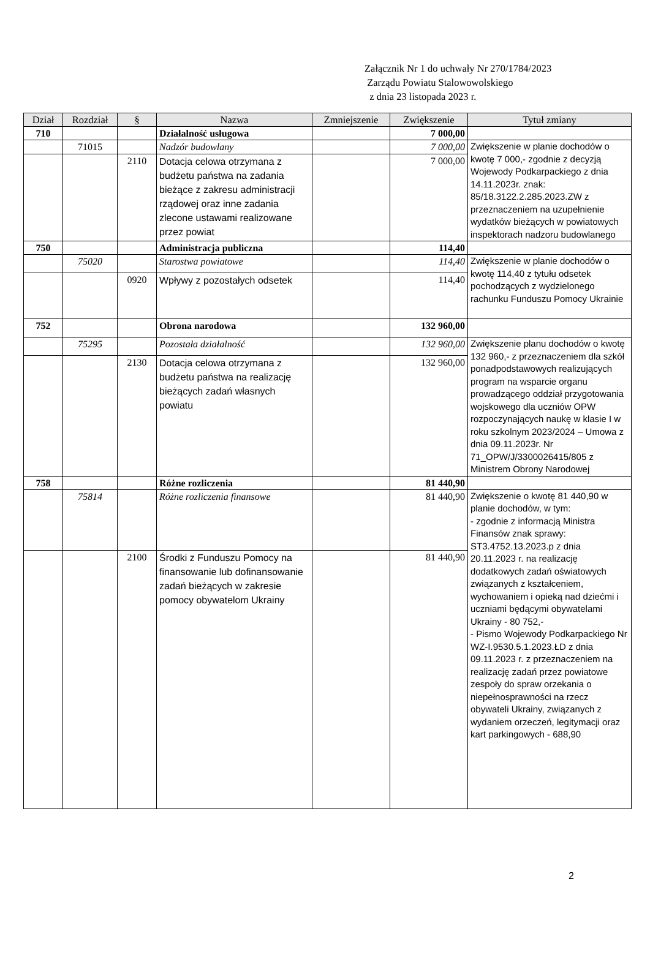Załącznik Nr 1 do uchwały Nr 270/1784/2023
Zarządu Powiatu Stalowowolskiego
z dnia 23 listopada 2023 r.
| Dział | Rozdział | § | Nazwa | Zmniejszenie | Zwiększenie | Tytuł zmiany |
| --- | --- | --- | --- | --- | --- | --- |
| 710 | | | Działalność usługowa | | 7 000,00 | |
| | 71015 | | Nadzór budowlany | | 7 000,00 | Zwiększenie w planie dochodów o kwotę 7 000,- zgodnie z decyzją Wojewody Podkarpackiego z dnia 14.11.2023r. znak: 85/18.3122.2.285.2023.ZW z przeznaczeniem na uzupełnienie wydatków bieżących w powiatowych inspektorach nadzoru budowlanego |
| | | 2110 | Dotacja celowa otrzymana z budżetu państwa na zadania bieżące z zakresu administracji rządowej oraz inne zadania zlecone ustawami realizowane przez powiat | | 7 000,00 | |
| 750 | | | Administracja publiczna | | 114,40 | |
| | 75020 | | Starostwa powiatowe | | 114,40 | Zwiększenie w planie dochodów o kwotę 114,40 z tytułu odsetek pochodzących z wydzielonego rachunku Funduszu Pomocy Ukrainie |
| | | 0920 | Wpływy z pozostałych odsetek | | 114,40 | |
| 752 | | | Obrona narodowa | | 132 960,00 | |
| | 75295 | | Pozostała działalność | | 132 960,00 | Zwiększenie planu dochodów o kwotę 132 960,- z przeznaczeniem dla szkół ponadpodstawowych realizujących program na wsparcie organu prowadzącego oddział przygotowania wojskowego dla uczniów OPW rozpoczynających naukę w klasie I w roku szkolnym 2023/2024 – Umowa z dnia 09.11.2023r. Nr 71_OPW/J/3300026415/805 z Ministrem Obrony Narodowej |
| | | 2130 | Dotacja celowa otrzymana z budżetu państwa na realizację bieżących zadań własnych powiatu | | 132 960,00 | |
| 758 | | | Różne rozliczenia | | 81 440,90 | |
| | 75814 | | Różne rozliczenia finansowe | | 81 440,90 | Zwiększenie o kwotę 81 440,90 w planie dochodów, w tym: - zgodnie z informacją Ministra Finansów znak sprawy: ST3.4752.13.2023.p z dnia 20.11.2023 r. na realizację dodatkowych zadań oświatowych związanych z kształceniem, wychowaniem i opieką nad dziećmi i uczniami będącymi obywatelami Ukrainy - 80 752,- - Pismo Wojewody Podkarpackiego Nr WZ-I.9530.5.1.2023.ŁD z dnia 09.11.2023 r. z przeznaczeniem na realizację zadań przez powiatowe zespoły do spraw orzekania o niepełnosprawności na rzecz obywateli Ukrainy, związanych z wydaniem orzeczeń, legitymacji oraz kart parkingowych - 688,90 |
| | | 2100 | Środki z Funduszu Pomocy na finansowanie lub dofinansowanie zadań bieżących w zakresie pomocy obywatelom Ukrainy | | 81 440,90 | |
2